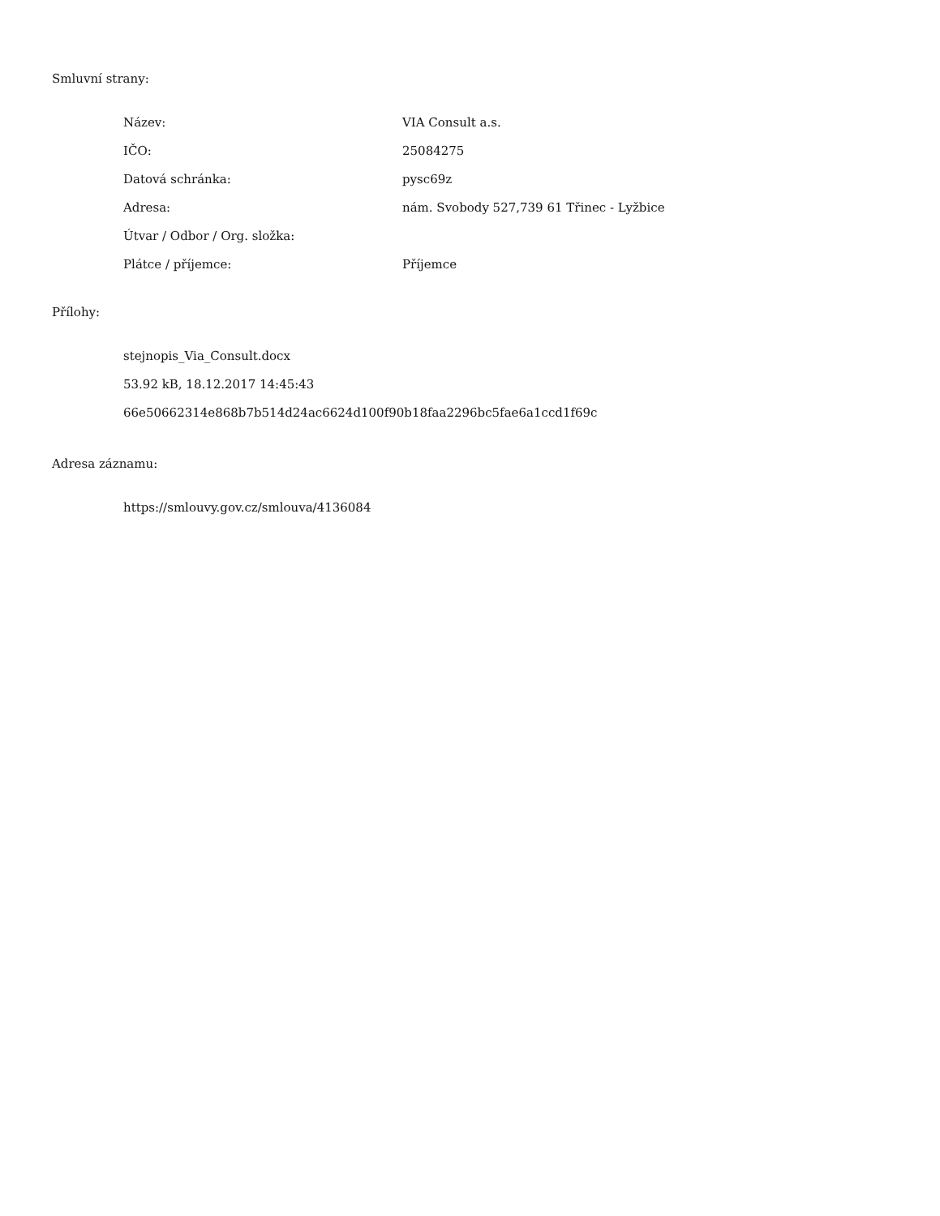Smluvní strany:
| Název: | VIA Consult a.s. |
| IČO: | 25084275 |
| Datová schránka: | pysc69z |
| Adresa: | nám. Svobody 527,739 61 Třinec - Lyžbice |
| Útvar / Odbor / Org. složka: | |
| Plátce / příjemce: | Příjemce |
Přílohy:
stejnopis_Via_Consult.docx
53.92 kB, 18.12.2017 14:45:43
66e50662314e868b7b514d24ac6624d100f90b18faa2296bc5fae6a1ccd1f69c
Adresa záznamu:
https://smlouvy.gov.cz/smlouva/4136084